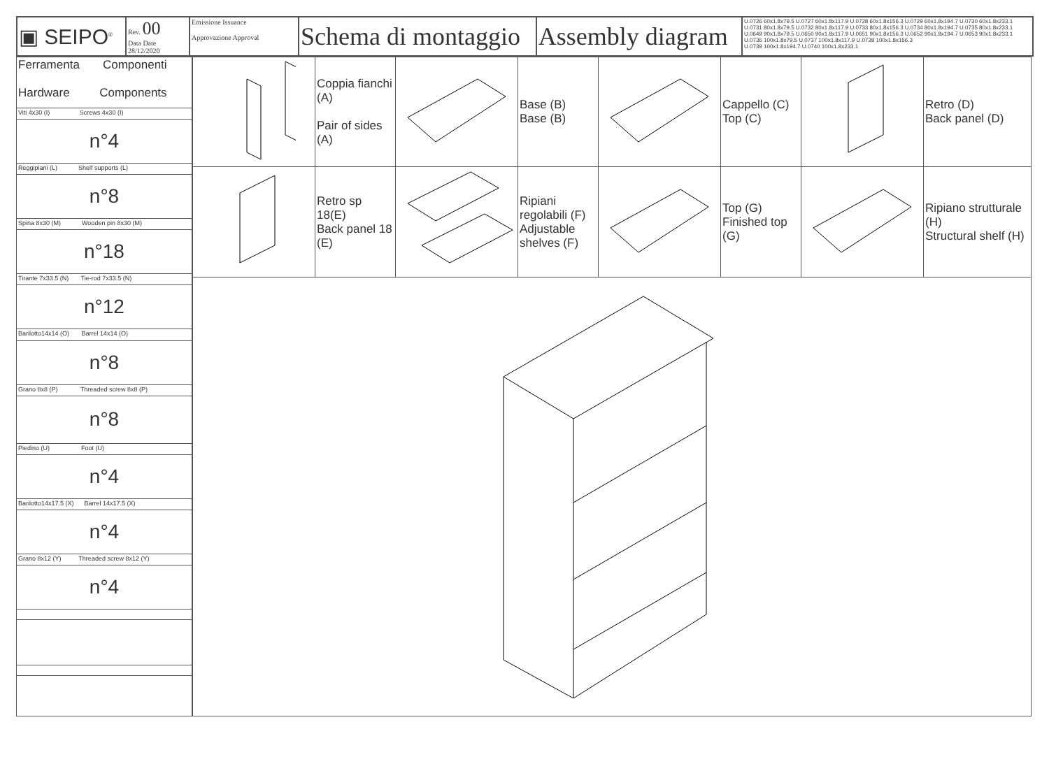| ▣ SEIPO<sup>®</sup> | Rev. 00 Data Date 28/12/2020 | Emissione Issuance Approvazione Approval | Schema di montaggio | Assembly diagram | U.0726 60x1.8x79.5 U.0727 60x1.8x117.9 U.0728 60x1.8x156.3 U.0729 60x1.8x194.7 U.0730 60x1.8x233.1 U.0731 80x1.8x79.5 U.0732 80x1.8x117.9 U.0733 80x1.8x156.3 U.0734 80x1.8x194.7 U.0735 80x1.8x233.1 U.0649 90x1.8x79.5 U.0650 90x1.8x117.9 U.0651 90x1.8x156.3 U.0652 90x1.8x194.7 U.0653 90x1.8x233.1 U.0736 100x1.8x79.5 U.0737 100x1.8x117.9 U.0738 100x1.8x156.3 U.0739 100x1.8x194.7 U.0740 100x1.8x233.1 |
| Ferramenta Componenti Hardware Components |
| Viti 4x30 (I) Screws 4x30 (I) |
| n°4 |
| Reggipiani (L) Shelf supports (L) |
| n°8 |
| Spina 8x30 (M) Wooden pin 8x30 (M) |
| n°18 |
| Tirante 7x33.5 (N) Tie-rod 7x33.5 (N) |
| n°12 |
| Barilotto14x14 (O) Barrel 14x14 (O) |
| n°8 |
| Grano 8x8 (P) Threaded screw 8x8 (P) |
| n°8 |
| Piedino (U) Foot (U) |
| n°4 |
| Barilotto14x17.5 (X) Barrel 14x17.5 (X) |
| n°4 |
| Grano 8x12 (Y) Threaded screw 8x12 (Y) |
| n°4 |
| | Coppia fianchi (A) Pair of sides (A) | | Base (B) Base (B) | | Cappello (C) Top (C) | | Retro (D) Back panel (D) |
| | Retro sp 18(E) Back panel 18 (E) | | Ripiani regolabili (F) Adjustable shelves (F) | | Top (G) Finished top (G) | | Ripiano strutturale (H) Structural shelf (H) |